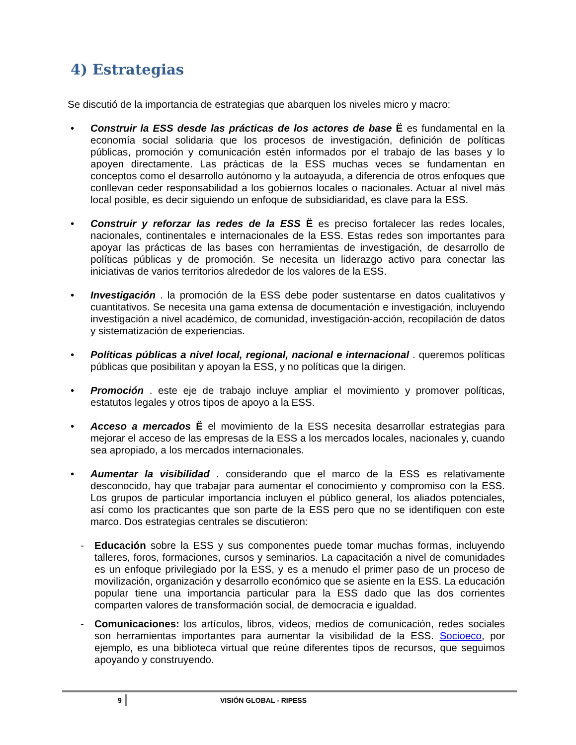4) Estrategias
Se discutió de la importancia de estrategias que abarquen los niveles micro y macro:
• Construir la ESS desde las prácticas de los actores de base Ë es fundamental en la economía social solidaria que los procesos de investigación, definición de políticas públicas, promoción y comunicación estén informados por el trabajo de las bases y lo apoyen directamente. Las prácticas de la ESS muchas veces se fundamentan en conceptos como el desarrollo autónomo y la autoayuda, a diferencia de otros enfoques que conllevan ceder responsabilidad a los gobiernos locales o nacionales. Actuar al nivel más local posible, es decir siguiendo un enfoque de subsidiaridad, es clave para la ESS.
• Construir y reforzar las redes de la ESS Ë es preciso fortalecer las redes locales, nacionales, continentales e internacionales de la ESS. Estas redes son importantes para apoyar las prácticas de las bases con herramientas de investigación, de desarrollo de políticas públicas y de promoción. Se necesita un liderazgo activo para conectar las iniciativas de varios territorios alrededor de los valores de la ESS.
• Investigación . la promoción de la ESS debe poder sustentarse en datos cualitativos y cuantitativos. Se necesita una gama extensa de documentación e investigación, incluyendo investigación a nivel académico, de comunidad, investigación-acción, recopilación de datos y sistematización de experiencias.
• Políticas públicas a nivel local, regional, nacional e internacional . queremos políticas públicas que posibilitan y apoyan la ESS, y no políticas que la dirigen.
• Promoción . este eje de trabajo incluye ampliar el movimiento y promover políticas, estatutos legales y otros tipos de apoyo a la ESS.
• Acceso a mercados Ë el movimiento de la ESS necesita desarrollar estrategias para mejorar el acceso de las empresas de la ESS a los mercados locales, nacionales y, cuando sea apropiado, a los mercados internacionales.
• Aumentar la visibilidad . considerando que el marco de la ESS es relativamente desconocido, hay que trabajar para aumentar el conocimiento y compromiso con la ESS. Los grupos de particular importancia incluyen el público general, los aliados potenciales, así como los practicantes que son parte de la ESS pero que no se identifiquen con este marco. Dos estrategias centrales se discutieron:
- Educación sobre la ESS y sus componentes puede tomar muchas formas, incluyendo talleres, foros, formaciones, cursos y seminarios. La capacitación a nivel de comunidades es un enfoque privilegiado por la ESS, y es a menudo el primer paso de un proceso de movilización, organización y desarrollo económico que se asiente en la ESS. La educación popular tiene una importancia particular para la ESS dado que las dos corrientes comparten valores de transformación social, de democracia e igualdad.
- Comunicaciones: los artículos, libros, videos, medios de comunicación, redes sociales son herramientas importantes para aumentar la visibilidad de la ESS. Socioeco, por ejemplo, es una biblioteca virtual que reúne diferentes tipos de recursos, que seguimos apoyando y construyendo.
9 VISIÓN GLOBAL - RIPESS